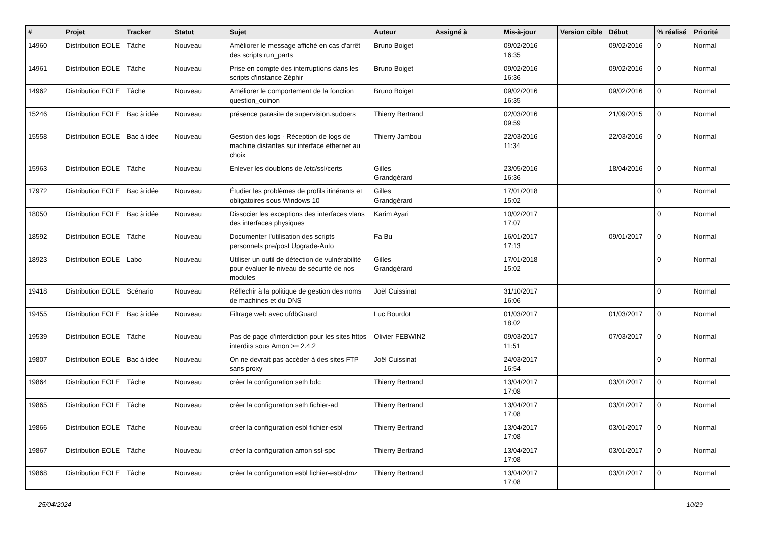| # | Projet | Tracker | Statut | Sujet | Auteur | Assigné à | Mis-à-jour | Version cible | Début | % réalisé | Priorité |
| --- | --- | --- | --- | --- | --- | --- | --- | --- | --- | --- | --- |
| 14960 | Distribution EOLE | Tâche | Nouveau | Améliorer le message affiché en cas d'arrêt des scripts run_parts | Bruno Boiget | | 09/02/2016 16:35 | | 09/02/2016 | 0 | Normal |
| 14961 | Distribution EOLE | Tâche | Nouveau | Prise en compte des interruptions dans les scripts d'instance Zéphir | Bruno Boiget | | 09/02/2016 16:36 | | 09/02/2016 | 0 | Normal |
| 14962 | Distribution EOLE | Tâche | Nouveau | Améliorer le comportement de la fonction question_ouinon | Bruno Boiget | | 09/02/2016 16:35 | | 09/02/2016 | 0 | Normal |
| 15246 | Distribution EOLE | Bac à idée | Nouveau | présence parasite de supervision.sudoers | Thierry Bertrand | | 02/03/2016 09:59 | | 21/09/2015 | 0 | Normal |
| 15558 | Distribution EOLE | Bac à idée | Nouveau | Gestion des logs - Réception de logs de machine distantes sur interface ethernet au choix | Thierry Jambou | | 22/03/2016 11:34 | | 22/03/2016 | 0 | Normal |
| 15963 | Distribution EOLE | Tâche | Nouveau | Enlever les doublons de /etc/ssl/certs | Gilles Grandgérard | | 23/05/2016 16:36 | | 18/04/2016 | 0 | Normal |
| 17972 | Distribution EOLE | Bac à idée | Nouveau | Étudier les problèmes de profils itinérants et obligatoires sous Windows 10 | Gilles Grandgérard | | 17/01/2018 15:02 | | | 0 | Normal |
| 18050 | Distribution EOLE | Bac à idée | Nouveau | Dissocier les exceptions des interfaces vlans des interfaces physiques | Karim Ayari | | 10/02/2017 17:07 | | | 0 | Normal |
| 18592 | Distribution EOLE | Tâche | Nouveau | Documenter l’utilisation des scripts personnels pre/post Upgrade-Auto | Fa Bu | | 16/01/2017 17:13 | | 09/01/2017 | 0 | Normal |
| 18923 | Distribution EOLE | Labo | Nouveau | Utiliser un outil de détection de vulnérabilité pour évaluer le niveau de sécurité de nos modules | Gilles Grandgérard | | 17/01/2018 15:02 | | | 0 | Normal |
| 19418 | Distribution EOLE | Scénario | Nouveau | Réflechir à la politique de gestion des noms de machines et du DNS | Joël Cuissinat | | 31/10/2017 16:06 | | | 0 | Normal |
| 19455 | Distribution EOLE | Bac à idée | Nouveau | Filtrage web avec ufdbGuard | Luc Bourdot | | 01/03/2017 18:02 | | 01/03/2017 | 0 | Normal |
| 19539 | Distribution EOLE | Tâche | Nouveau | Pas de page d'interdiction pour les sites https interdits sous Amon >= 2.4.2 | Olivier FEBWIN2 | | 09/03/2017 11:51 | | 07/03/2017 | 0 | Normal |
| 19807 | Distribution EOLE | Bac à idée | Nouveau | On ne devrait pas accéder à des sites FTP sans proxy | Joël Cuissinat | | 24/03/2017 16:54 | | | 0 | Normal |
| 19864 | Distribution EOLE | Tâche | Nouveau | créer la configuration seth bdc | Thierry Bertrand | | 13/04/2017 17:08 | | 03/01/2017 | 0 | Normal |
| 19865 | Distribution EOLE | Tâche | Nouveau | créer la configuration seth fichier-ad | Thierry Bertrand | | 13/04/2017 17:08 | | 03/01/2017 | 0 | Normal |
| 19866 | Distribution EOLE | Tâche | Nouveau | créer la configuration esbl fichier-esbl | Thierry Bertrand | | 13/04/2017 17:08 | | 03/01/2017 | 0 | Normal |
| 19867 | Distribution EOLE | Tâche | Nouveau | créer la configuration amon ssl-spc | Thierry Bertrand | | 13/04/2017 17:08 | | 03/01/2017 | 0 | Normal |
| 19868 | Distribution EOLE | Tâche | Nouveau | créer la configuration esbl fichier-esbl-dmz | Thierry Bertrand | | 13/04/2017 17:08 | | 03/01/2017 | 0 | Normal |
25/04/2024 10/29